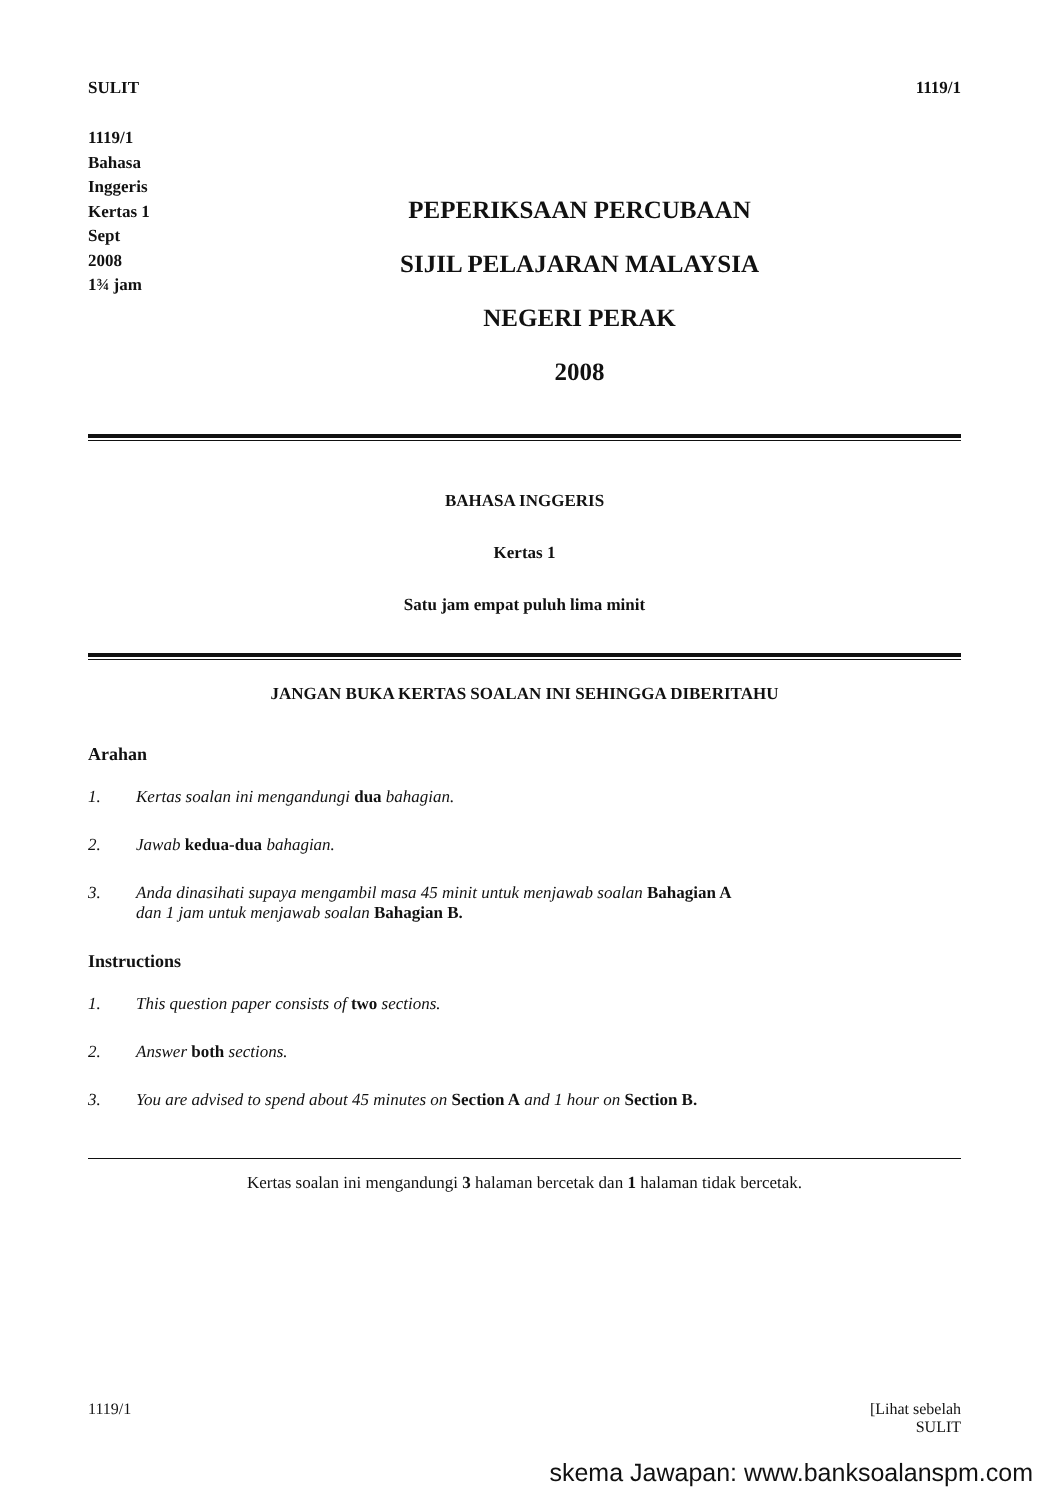SULIT 1119/1
1119/1
Bahasa
Inggeris
Kertas 1
Sept
2008
1¾ jam
PEPERIKSAAN PERCUBAAN
SIJIL PELAJARAN MALAYSIA
NEGERI PERAK
2008
BAHASA INGGERIS
Kertas 1
Satu jam empat puluh lima minit
JANGAN BUKA KERTAS SOALAN INI SEHINGGA DIBERITAHU
Arahan
1. Kertas soalan ini mengandungi dua bahagian.
2. Jawab kedua-dua bahagian.
3. Anda dinasihati supaya mengambil masa 45 minit untuk menjawab soalan Bahagian A
dan 1 jam untuk menjawab soalan Bahagian B.
Instructions
1. This question paper consists of two sections.
2. Answer both sections.
3. You are advised to spend about 45 minutes on Section A and 1 hour on Section B.
Kertas soalan ini mengandungi 3 halaman bercetak dan 1 halaman tidak bercetak.
1119/1 [Lihat sebelah
SULIT
skema Jawapan: www.banksoalanspm.com